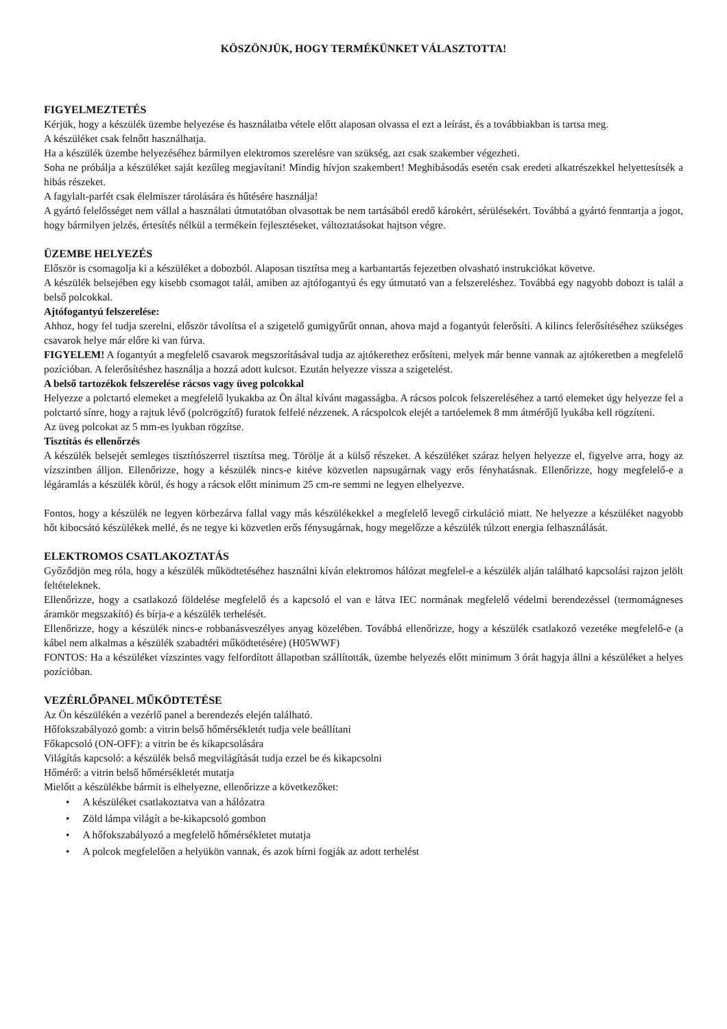KÖSZÖNJÜK, HOGY TERMÉKÜNKET VÁLASZTOTTA!
FIGYELMEZTETÉS
Kérjük, hogy a készülék üzembe helyezése és használatba vétele előtt alaposan olvassa el ezt a leírást, és a továbbiakban is tartsa meg.
A készüléket csak felnőtt használhatja.
Ha a készülék üzembe helyezéséhez bármilyen elektromos szerelésre van szükség, azt csak szakember végezheti.
Soha ne próbálja a készüléket saját kezűleg megjavítani! Mindig hívjon szakembert! Meghibásodás esetén csak eredeti alkatrészekkel helyettesítsék a hibás részeket.
A fagylalt-parfét csak élelmiszer tárolására és hűtésére használja!
A gyártó felelősséget nem vállal a használati útmutatóban olvasottak be nem tartásából eredő károkért, sérülésekért. Továbbá a gyártó fenntartja a jogot, hogy bármilyen jelzés, értesítés nélkül a termékein fejlesztéseket, változtatásokat hajtson végre.
ÜZEMBE HELYEZÉS
Először is csomagolja ki a készüléket a dobozból. Alaposan tisztítsa meg a karbantartás fejezetben olvasható instrukciókat követve.
A készülék belsejében egy kisebb csomagot talál, amiben az ajtófogantyú és egy útmutató van a felszereléshez. Továbbá egy nagyobb dobozt is talál a belső polcokkal.
Ajtófogantyú felszerelése:
Ahhoz, hogy fel tudja szerelni, először távolítsa el a szigetelő gumigyűrűt onnan, ahova majd a fogantyút felerősíti. A kilincs felerősítéséhez szükséges csavarok helye már előre ki van fúrva.
FIGYELEM! A fogantyút a megfelelő csavarok megszorításával tudja az ajtókerethez erősíteni, melyek már benne vannak az ajtókeretben a megfelelő pozícióban. A felerősítéshez használja a hozzá adott kulcsot. Ezután helyezze vissza a szigetelést.
A belső tartozékok felszerelése rácsos vagy üveg polcokkal
Helyezze a polctartó elemeket a megfelelő lyukakba az Ön által kívánt magasságba. A rácsos polcok felszereléséhez a tartó elemeket úgy helyezze fel a polctartó sínre, hogy a rajtuk lévő (polcrögzítő) furatok felfelé nézzenek. A rácspolcok elejét a tartóelemek 8 mm átmérőjű lyukába kell rögzíteni.
Az üveg polcokat az 5 mm-es lyukban rögzítse.
Tisztítás és ellenőrzés
A készülék belsejét semleges tisztítószerrel tisztítsa meg. Törölje át a külső részeket. A készüléket száraz helyen helyezze el, figyelve arra, hogy az vízszintben álljon. Ellenőrizze, hogy a készülék nincs-e kitéve közvetlen napsugárnak vagy erős fényhatásnak. Ellenőrizze, hogy megfelelő-e a légáramlás a készülék körül, és hogy a rácsok előtt minimum 25 cm-re semmi ne legyen elhelyezve.
Fontos, hogy a készülék ne legyen körbezárva fallal vagy más készülékekkel a megfelelő levegő cirkuláció miatt. Ne helyezze a készüléket nagyobb hőt kibocsátó készülékek mellé, és ne tegye ki közvetlen erős fénysugárnak, hogy megelőzze a készülék túlzott energia felhasználását.
ELEKTROMOS CSATLAKOZTATÁS
Győződjön meg róla, hogy a készülék működtetéséhez használni kíván elektromos hálózat megfelel-e a készülék alján található kapcsolási rajzon jelölt feltételeknek.
Ellenőrizze, hogy a csatlakozó földelése megfelelő és a kapcsoló el van e látva IEC normának megfelelő védelmi berendezéssel (termomágneses áramkör megszakító) és bírja-e a készülék terhelését.
Ellenőrizze, hogy a készülék nincs-e robbanásveszélyes anyag közelében. Továbbá ellenőrizze, hogy a készülék csatlakozó vezetéke megfelelő-e (a kábel nem alkalmas a készülék szabadtéri működtetésére) (H05WWF)
FONTOS: Ha a készüléket vízszintes vagy felfordított állapotban szállították, üzembe helyezés előtt minimum 3 órát hagyja állni a készüléket a helyes pozícióban.
VEZÉRLŐPANEL MŰKÖDTETÉSE
Az Ön készülékén a vezérlő panel a berendezés elején található.
Hőfokszabályozó gomb: a vitrin belső hőmérsékletét tudja vele beállítani
Főkapcsoló (ON-OFF): a vitrin be és kikapcsolására
Világítás kapcsoló: a készülék belső megvilágítását tudja ezzel be és kikapcsolni
Hőmérő: a vitrin belső hőmérsékletét mutatja
Mielőtt a készülékbe bármit is elhelyezne, ellenőrizze a következőket:
• A készüléket csatlakoztatva van a hálózatra
• Zöld lámpa világít a be-kikapcsoló gombon
• A hőfokszabályozó a megfelelő hőmérsékletet mutatja
• A polcok megfelelően a helyükön vannak, és azok bírni fogják az adott terhelést